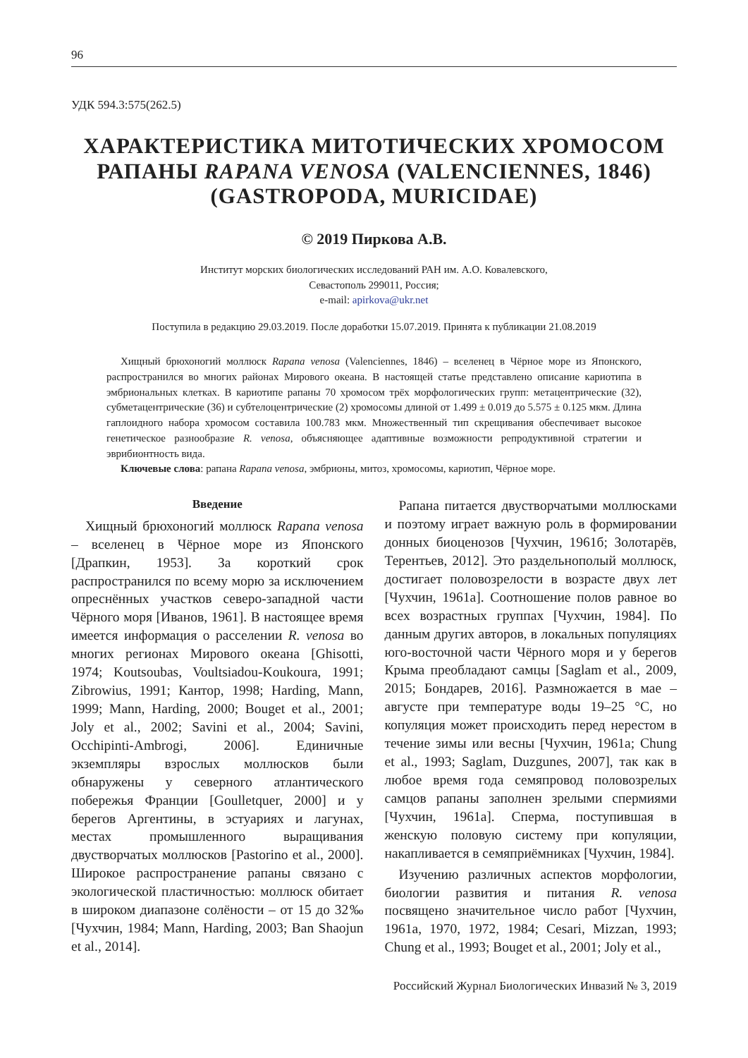96
УДК 594.3:575(262.5)
ХАРАКТЕРИСТИКА МИТОТИЧЕСКИХ ХРОМОСОМ РАПАНЫ RAPANA VENOSA (VALENCIENNES, 1846) (GASTROPODA, MURICIDAE)
© 2019 Пиркова А.В.
Институт морских биологических исследований РАН им. А.О. Ковалевского,
Севастополь 299011, Россия;
e-mail: apirkova@ukr.net
Поступила в редакцию 29.03.2019. После доработки 15.07.2019. Принята к публикации 21.08.2019
Хищный брюхоногий моллюск Rapana venosa (Valenciennes, 1846) – вселенец в Чёрное море из Японского, распространился во многих районах Мирового океана. В настоящей статье представлено описание кариотипа в эмбриональных клетках. В кариотипе рапаны 70 хромосом трёх морфологических групп: метацентрические (32), субметацентрические (36) и субтелоцентрические (2) хромосомы длиной от 1.499 ± 0.019 до 5.575 ± 0.125 мкм. Длина гаплоидного набора хромосом составила 100.783 мкм. Множественный тип скрещивания обеспечивает высокое генетическое разнообразие R. venosa, объясняющее адаптивные возможности репродуктивной стратегии и эврибионтность вида.
Ключевые слова: рапана Rapana venosa, эмбрионы, митоз, хромосомы, кариотип, Чёрное море.
Введение
Хищный брюхоногий моллюск Rapana venosa – вселенец в Чёрное море из Японского [Драпкин, 1953]. За короткий срок распространился по всему морю за исключением опреснённых участков северо-западной части Чёрного моря [Иванов, 1961]. В настоящее время имеется информация о расселении R. venosa во многих регионах Мирового океана [Ghisotti, 1974; Koutsoubas, Voultsiadou-Koukoura, 1991; Zibrowius, 1991; Кантор, 1998; Harding, Mann, 1999; Mann, Harding, 2000; Bouget et al., 2001; Joly et al., 2002; Savini et al., 2004; Savini, Occhipinti-Ambrogi, 2006]. Единичные экземпляры взрослых моллюсков были обнаружены у северного атлантического побережья Франции [Goulletquer, 2000] и у берегов Аргентины, в эстуариях и лагунах, местах промышленного выращивания двустворчатых моллюсков [Pastorino et al., 2000]. Широкое распространение рапаны связано с экологической пластичностью: моллюск обитает в широком диапазоне солёности – от 15 до 32‰ [Чухчин, 1984; Mann, Harding, 2003; Ban Shaojun et al., 2014].
Рапана питается двустворчатыми моллюсками и поэтому играет важную роль в формировании донных биоценозов [Чухчин, 1961б; Золотарёв, Терентьев, 2012]. Это раздельнополый моллюск, достигает половозрелости в возрасте двух лет [Чухчин, 1961а]. Соотношение полов равное во всех возрастных группах [Чухчин, 1984]. По данным других авторов, в локальных популяциях юго-восточной части Чёрного моря и у берегов Крыма преобладают самцы [Saglam et al., 2009, 2015; Бондарев, 2016]. Размножается в мае – августе при температуре воды 19–25 °C, но копуляция может происходить перед нерестом в течение зимы или весны [Чухчин, 1961а; Chung et al., 1993; Saglam, Duzgunes, 2007], так как в любое время года семяпровод половозрелых самцов рапаны заполнен зрелыми спермиями [Чухчин, 1961а]. Сперма, поступившая в женскую половую систему при копуляции, накапливается в семяприёмниках [Чухчин, 1984].
Изучению различных аспектов морфологии, биологии развития и питания R. venosa посвящено значительное число работ [Чухчин, 1961а, 1970, 1972, 1984; Cesari, Mizzan, 1993; Chung et al., 1993; Bouget et al., 2001; Joly et al.,
Российский Журнал Биологических Инвазий № 3, 2019